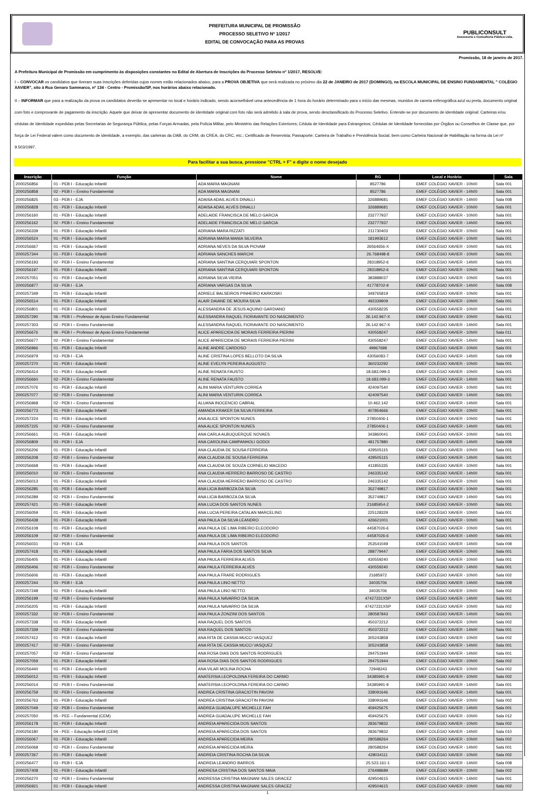PREFEITURA MUNICIPAL DE PROMISSÃO
PROCESSO SELETIVO Nº 1/2017
EDITAL DE CONVOCAÇÃO PARA AS PROVAS
PUBLICONSULT
Assessoria e Consultoria Pública Ltda.
Promissão, 18 de janeiro de 2017.
A Prefeitura Municipal de Promissão em cumprimento às disposições constantes no Edital de Abertura de Inscrições do Processo Seletvio nº 1/2017, RESOLVE:
I – CONVOCAR os candidatos que tiveram suas inscrições deferidas cujos nomes estão relacionados abaixo, para a PROVA OBJETIVA que será realizada no próximo dia 22 de JANEIRO de 2017 (DOMINGO), na ESCOLA MUNICIPAL DE ENSINO FUNDAMENTAL " COLÉGIO XAVIER", sito à Rua Genaro Sammarco, nº 134 - Centro - Promissão/SP, nos horários abaixo relacionado.
II – INFORMAR que para a realização da prova os candidatos deverão se apresentar no local e horário indicado, sendo aconselhável uma antecedência de 1 hora do horário determinado para o início das mesmas, munidos de caneta esferográfica azul ou preta, documento original com foto e comprovante de pagamento da inscrição. Aquele que deixar de apresentar documento de identidade original com foto não será admitido à sala de prova, sendo desclassificado do Processo Seletivo. Entende-se por documento de identidade original: Carteiras e/ou cédulas de Identidade expedidas pelas Secretarias de Segurança Pública, pelas Forças Armadas, pela Polícia Militar, pelo Ministério das Relações Exteriores; Cédula de Identidade para Estrangeiros; Cédulas de Identidade fornecidas por Órgãos ou Conselhos de Classe que, por força de Lei Federal valem como documento de identidade, a exemplo, das carteiras da OAB, do CRM, do CREA, do CRC, etc.; Certificado de Reservista; Passaporte; Carteira de Trabalho e Previdência Social, bem como Carteira Nacional de Habilitação na forma da Lei nº 9.503/1997.
Para facilitar a sua busca, pressione "CTRL + F" e digite o nome desejado
| Inscrição | Função | Nome | RG | Local e Horário | Sala |
| --- | --- | --- | --- | --- | --- |
| 2000256856 | 01 - PEB I - Educação Infantil | ADA MARIA MAGNANI | 8527786 | EMEF COLÉGIO XAVIER - 10h00 | Sala 001 |
| 2000256858 | 02 - PEB I – Ensino Fundamental | ADA MARIA MAGNANI | 8527786 | EMEF COLÉGIO XAVIER - 14h00 | Sala 001 |
| 2000256825 | 03 - PEB I - EJA | ADAISA ADAIL ALVES DINALLI | 326889681 | EMEF COLÉGIO XAVIER - 14h00 | Sala 008 |
| 2000256828 | 01 - PEB I - Educação Infantil | ADAISA ADAIL ALVES DINALLI | 326889681 | EMEF COLÉGIO XAVIER - 10h00 | Sala 001 |
| 2000256160 | 01 - PEB I - Educação Infantil | ADELAIDE FRANCISCA DE MELO GARCIA | 232777937 | EMEF COLÉGIO XAVIER - 10h00 | Sala 001 |
| 2000256162 | 02 - PEB I – Ensino Fundamental | ADELAIDE FRANCISCA DE MELO GARCIA | 232777937 | EMEF COLÉGIO XAVIER - 14h00 | Sala 001 |
| 2000256339 | 01 - PEB I - Educação Infantil | ADRIANA MARA RIZZATI | 211730403 | EMEF COLÉGIO XAVIER - 10h00 | Sala 001 |
| 2000256524 | 01 - PEB I - Educação Infantil | ADRIANA MARIA MANIA SILVEIRA | 181993612 | EMEF COLÉGIO XAVIER - 10h00 | Sala 001 |
| 2000256667 | 01 - PEB I - Educação Infantil | ADRIANA NEVES DA SILVA PIOVAM | 26564656-X | EMEF COLÉGIO XAVIER - 10h00 | Sala 001 |
| 2000257344 | 01 - PEB I - Educação Infantil | ADRIANA SANCHES MARCHI | 26.768498-8 | EMEF COLÉGIO XAVIER - 10h00 | Sala 001 |
| 2000256193 | 02 - PEB I – Ensino Fundamental | ADRIANA SANTINA CERQUIARI SPONTON | 28318952-6 | EMEF COLÉGIO XAVIER - 14h00 | Sala 001 |
| 2000256197 | 01 - PEB I - Educação Infantil | ADRIANA SANTINA CERQUIARI SPONTON | 28318952-6 | EMEF COLÉGIO XAVIER - 10h00 | Sala 001 |
| 2000257051 | 01 - PEB I - Educação Infantil | ADRIANA SILVA VIEIRA | 383888037 | EMEF COLÉGIO XAVIER - 10h00 | Sala 001 |
| 2000256877 | 03 - PEB I - EJA | ADRIANA VARGAS DA SILVA | 41778702-9 | EMEF COLÉGIO XAVIER - 14h00 | Sala 008 |
| 2000257349 | 01 - PEB I - Educação Infantil | ADRIELE BALSEIROS PINHEIRO KARKOSKI | 349765819 | EMEF COLÉGIO XAVIER - 10h00 | Sala 001 |
| 2000256514 | 01 - PEB I - Educação Infantil | ALAIR DAIANE DE MOURA SILVA | 492339909 | EMEF COLÉGIO XAVIER - 10h00 | Sala 001 |
| 2000256801 | 01 - PEB I - Educação Infantil | ALESSANDRA DE JESUS AQUINO GARDIANO | 430558235 | EMEF COLÉGIO XAVIER - 10h00 | Sala 001 |
| 2000257290 | 06 - PEB I – Professor de Apoio Ensino Fundamental | ALESSANDRA RAQUEL FIORAVANTE DO NASCIMENTO | 26.142.967-X | EMEF COLÉGIO XAVIER - 10h00 | Sala 011 |
| 2000257303 | 02 - PEB I – Ensino Fundamental | ALESSANDRA RAQUEL FIORAVANTE DO NASCIMENTO | 26.142.967-X | EMEF COLÉGIO XAVIER - 14h00 | Sala 001 |
| 2000256676 | 06 - PEB I – Professor de Apoio Ensino Fundamental | ALICE APARECIDA DE MORAIS FERREIRA PIERINI | 430558247 | EMEF COLÉGIO XAVIER - 10h00 | Sala 011 |
| 2000256677 | 02 - PEB I – Ensino Fundamental | ALICE APARECIDA DE MORAIS FERREIRA PIERINI | 430558247 | EMEF COLÉGIO XAVIER - 14h00 | Sala 001 |
| 2000256966 | 01 - PEB I - Educação Infantil | ALINE ANDRE CARDOSO | 49967698 | EMEF COLÉGIO XAVIER - 10h00 | Sala 001 |
| 2000256979 | 03 - PEB I - EJA | ALINE CRISTINA LOPES BELLOTO DA SILVA | 43056083-7 | EMEF COLÉGIO XAVIER - 14h00 | Sala 008 |
| 2000257270 | 01 - PEB I - Educação Infantil | ALINE EVELYN PEREIRA AUGUSTO | 360232292 | EMEF COLÉGIO XAVIER - 10h00 | Sala 001 |
| 2000256414 | 01 - PEB I - Educação Infantil | ALINE RENATA FAUSTO | 18.683.099-3 | EMEF COLÉGIO XAVIER - 10h00 | Sala 001 |
| 2000256660 | 02 - PEB I – Ensino Fundamental | ALINE RENATA FAUSTO | 18.683.099-3 | EMEF COLÉGIO XAVIER - 14h00 | Sala 001 |
| 2000257076 | 01 - PEB I - Educação Infantil | ALINI MARIA VENTURIN CORREA | 424097540 | EMEF COLÉGIO XAVIER - 10h00 | Sala 001 |
| 2000257077 | 02 - PEB I – Ensino Fundamental | ALINI MARIA VENTURIN CORREA | 424097540 | EMEF COLÉGIO XAVIER - 14h00 | Sala 001 |
| 2000256968 | 02 - PEB I – Ensino Fundamental | ALUANA INOCENCIO CABRAL | 10.462.142 | EMEF COLÉGIO XAVIER - 14h00 | Sala 001 |
| 2000256773 | 01 - PEB I - Educação Infantil | AMANDA KRAKER DA SILVA FERREIRA | 407854666 | EMEF COLÉGIO XAVIER - 10h00 | Sala 001 |
| 2000257224 | 01 - PEB I - Educação Infantil | ANA ALICE SPONTON NUNES | 27850406-1 | EMEF COLÉGIO XAVIER - 10h00 | Sala 001 |
| 2000257225 | 02 - PEB I – Ensino Fundamental | ANA ALICE SPONTON NUNES | 27850406-1 | EMEF COLÉGIO XAVIER - 14h00 | Sala 001 |
| 2000256661 | 01 - PEB I - Educação Infantil | ANA CARLA ALBUQUERQUE NOVAES | 343860041 | EMEF COLÉGIO XAVIER - 10h00 | Sala 001 |
| 2000256809 | 03 - PEB I - EJA | ANA CAROLINA CAMPANHOLI GODOI | 481757880 | EMEF COLÉGIO XAVIER - 14h00 | Sala 008 |
| 2000256206 | 01 - PEB I - Educação Infantil | ANA CLAUDIA DE SOUSA FERREIRA | 429505115 | EMEF COLÉGIO XAVIER - 10h00 | Sala 001 |
| 2000256208 | 02 - PEB I – Ensino Fundamental | ANA CLAUDIA DE SOUSA FERREIRA | 429505115 | EMEF COLÉGIO XAVIER - 14h00 | Sala 001 |
| 2000256668 | 01 - PEB I - Educação Infantil | ANA CLAUDIA DE SOUZA CORNELIO MACEDO | 411855335 | EMEF COLÉGIO XAVIER - 10h00 | Sala 001 |
| 2000256010 | 02 - PEB I – Ensino Fundamental | ANA CLAUDIA HERRERO BARROSO DE CASTRO | 246335142 | EMEF COLÉGIO XAVIER - 14h00 | Sala 001 |
| 2000256013 | 01 - PEB I - Educação Infantil | ANA CLAUDIA HERRERO BARROSO DE CASTRO | 246335142 | EMEF COLÉGIO XAVIER - 10h00 | Sala 001 |
| 2000256285 | 01 - PEB I - Educação Infantil | ANA LICIA BARBOZA DA SILVA | 352749817 | EMEF COLÉGIO XAVIER - 10h00 | Sala 001 |
| 2000256289 | 02 - PEB I – Ensino Fundamental | ANA LICIA BARBOZA DA SILVA | 352749817 | EMEF COLÉGIO XAVIER - 14h00 | Sala 001 |
| 2000257421 | 01 - PEB I - Educação Infantil | ANA LUCIA DOS SANTOS NUNES | 21685954-2 | EMEF COLÉGIO XAVIER - 10h00 | Sala 001 |
| 2000256059 | 01 - PEB I - Educação Infantil | ANA LUCIA PEREIRA CATALAN MARCELINO | 225128329 | EMEF COLÉGIO XAVIER - 10h00 | Sala 001 |
| 2000256438 | 01 - PEB I - Educação Infantil | ANA PAULA DA SILVA LEANDRO | 426621001 | EMEF COLÉGIO XAVIER - 10h00 | Sala 001 |
| 2000256108 | 01 - PEB I - Educação Infantil | ANA PAULA DE LIMA RIBEIRO ELEODORO | 44587026-6 | EMEF COLÉGIO XAVIER - 10h00 | Sala 001 |
| 2000256109 | 02 - PEB I – Ensino Fundamental | ANA PAULA DE LIMA RIBEIRO ELEODORO | 44587026-6 | EMEF COLÉGIO XAVIER - 14h00 | Sala 001 |
| 2000256031 | 03 - PEB I - EJA | ANA PAULA DOS SANTOS | 253541049 | EMEF COLÉGIO XAVIER - 14h00 | Sala 008 |
| 2000257418 | 01 - PEB I - Educação Infantil | ANA PAULA FARIA DOS SANTOS SILVA | 288779447 | EMEF COLÉGIO XAVIER - 10h00 | Sala 001 |
| 2000256405 | 01 - PEB I - Educação Infantil | ANA PAULA FERREIRA ALVES | 430559240 | EMEF COLÉGIO XAVIER - 10h00 | Sala 001 |
| 2000256406 | 02 - PEB I – Ensino Fundamental | ANA PAULA FERREIRA ALVES | 430559240 | EMEF COLÉGIO XAVIER - 14h00 | Sala 001 |
| 2000256606 | 01 - PEB I - Educação Infantil | ANA PAULA FRARE RODRIGUES | 21685972 | EMEF COLÉGIO XAVIER - 10h00 | Sala 002 |
| 2000257244 | 03 - PEB I - EJA | ANA PAULA LINO NETTO | 34035706 | EMEF COLÉGIO XAVIER - 14h00 | Sala 008 |
| 2000257248 | 01 - PEB I - Educação Infantil | ANA PAULA LINO NETTO | 34035706 | EMEF COLÉGIO XAVIER - 10h00 | Sala 002 |
| 2000256199 | 02 - PEB I – Ensino Fundamental | ANA PAULA NAVARRO DA SILVA | 47427231XSP | EMEF COLÉGIO XAVIER - 14h00 | Sala 001 |
| 2000256205 | 01 - PEB I - Educação Infantil | ANA PAULA NAVARRO DA SILVA | 47427231XSP | EMEF COLÉGIO XAVIER - 10h00 | Sala 002 |
| 2000257332 | 02 - PEB I – Ensino Fundamental | ANA PAULA ZONZINI DOS SANTOS | 280587843 | EMEF COLÉGIO XAVIER - 14h00 | Sala 001 |
| 2000257338 | 01 - PEB I - Educação Infantil | ANA RAQUEL DOS SANTOS | 450372212 | EMEF COLÉGIO XAVIER - 10h00 | Sala 002 |
| 2000257339 | 02 - PEB I – Ensino Fundamental | ANA RAQUEL DOS SANTOS | 450372212 | EMEF COLÉGIO XAVIER - 14h00 | Sala 001 |
| 2000257412 | 01 - PEB I - Educação Infantil | ANA RITA DE CASSIA MUCCI VASQUEZ | 305243858 | EMEF COLÉGIO XAVIER - 10h00 | Sala 002 |
| 2000257417 | 02 - PEB I – Ensino Fundamental | ANA RITA DE CASSIA MUCCI VASQUEZ | 305243858 | EMEF COLÉGIO XAVIER - 14h00 | Sala 001 |
| 2000257057 | 02 - PEB I – Ensino Fundamental | ANA ROSA DIAS DOS SANTOS RODRIGUES | 294751944 | EMEF COLÉGIO XAVIER - 14h00 | Sala 001 |
| 2000257059 | 01 - PEB I - Educação Infantil | ANA ROSA DIAS DOS SANTOS RODRIGUES | 294751944 | EMEF COLÉGIO XAVIER - 10h00 | Sala 002 |
| 2000256440 | 01 - PEB I - Educação Infantil | ANA VILAR MOLINA ROCHA | 72948243 | EMEF COLÉGIO XAVIER - 10h00 | Sala 002 |
| 2000256012 | 01 - PEB I - Educação Infantil | ANATERSIA LEOPOLDINA FEREIRA DO CARMO | 34385991-9 | EMEF COLÉGIO XAVIER - 10h00 | Sala 002 |
| 2000256014 | 02 - PEB I – Ensino Fundamental | ANATERSIA LEOPOLDINA FEREIRA DO CARMO | 34385991-9 | EMEF COLÉGIO XAVIER - 14h00 | Sala 001 |
| 2000256759 | 02 - PEB I – Ensino Fundamental | ANDREA CRISTINA GRACIOTIN PAVONI | 338091646 | EMEF COLÉGIO XAVIER - 14h00 | Sala 001 |
| 2000256763 | 01 - PEB I - Educação Infantil | ANDREA CRISTINA GRACIOTIN PAVONI | 338091646 | EMEF COLÉGIO XAVIER - 10h00 | Sala 002 |
| 2000257049 | 02 - PEB I – Ensino Fundamental | ANDREA GUADALUPE MICHELLE FAH | 459425675 | EMEF COLÉGIO XAVIER - 14h00 | Sala 001 |
| 2000257050 | 05 - PEE – Fundamental (CEM) | ANDREA GUADALUPE MICHELLE FAH | 459425675 | EMEF COLÉGIO XAVIER - 10h00 | Sala 012 |
| 2000256178 | 01 - PEB I - Educação Infantil | ANDREIA APARECIDA DOS SANTOS | 283679832 | EMEF COLÉGIO XAVIER - 10h00 | Sala 002 |
| 2000256180 | 04 - PEE – Educação Infantil (CEM) | ANDREIA APARECIDA DOS SANTOS | 283679832 | EMEF COLÉGIO XAVIER - 14h00 | Sala 010 |
| 2000256067 | 01 - PEB I - Educação Infantil | ANDREIA APARECIDA MEIRA | 280588264 | EMEF COLÉGIO XAVIER - 10h00 | Sala 002 |
| 2000256068 | 02 - PEB I – Ensino Fundamental | ANDREIA APARECIDA MEIRA | 280588264 | EMEF COLÉGIO XAVIER - 14h00 | Sala 001 |
| 2000257267 | 01 - PEB I - Educação Infantil | ANDREIA CRISTINA ROCHA DA SILVA | 428034111 | EMEF COLÉGIO XAVIER - 10h00 | Sala 002 |
| 2000256477 | 03 - PEB I - EJA | ANDREIA LEANDRO BARROS | 25.523.161-1 | EMEF COLÉGIO XAVIER - 14h00 | Sala 008 |
| 2000257408 | 01 - PEB I - Educação Infantil | ANDRESA CRISTINA DOS SANTOS MAIA | 276498689 | EMEF COLÉGIO XAVIER - 10h00 | Sala 002 |
| 2000256270 | 02 - PEB I – Ensino Fundamental | ANDRESSA CRISTINA MAGNANI SALES GRACEZ | 429504615 | EMEF COLÉGIO XAVIER - 14h00 | Sala 001 |
| 2000256921 | 01 - PEB I - Educação Infantil | ANDRESSA CRISTINA MAGNANI SALES GRACEZ | 429504615 | EMEF COLÉGIO XAVIER - 10h00 | Sala 002 |
1